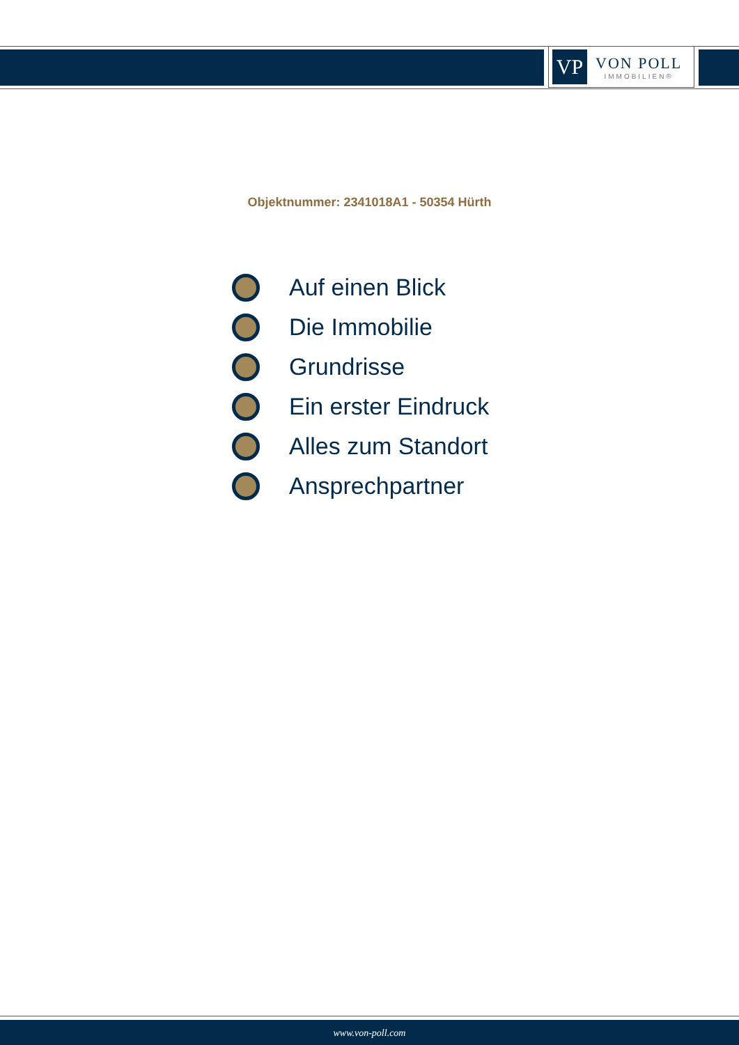VP
VON POLL
IMMOBILIEN®
Objektnummer: 2341018A1 - 50354 Hürth
Auf einen Blick
Die Immobilie
Grundrisse
Ein erster Eindruck
Alles zum Standort
Ansprechpartner
www.von-poll.com